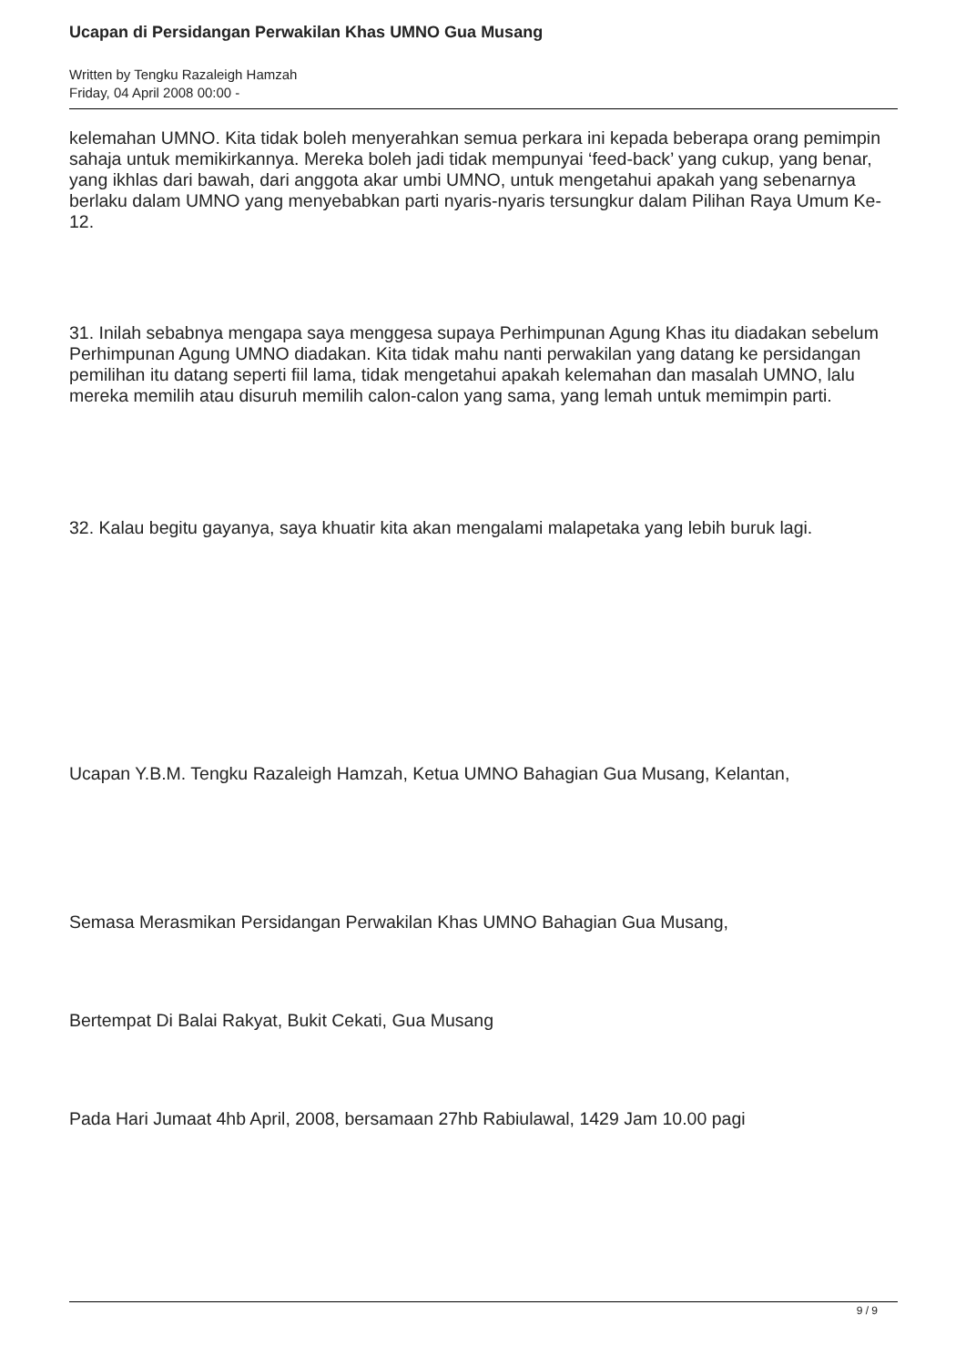Ucapan di Persidangan Perwakilan Khas UMNO Gua Musang
Written by Tengku Razaleigh Hamzah
Friday, 04 April 2008 00:00 -
kelemahan UMNO. Kita tidak boleh menyerahkan semua perkara ini kepada beberapa orang pemimpin sahaja untuk memikirkannya. Mereka boleh jadi tidak mempunyai ‘feed-back’ yang cukup, yang benar, yang ikhlas dari bawah, dari anggota akar umbi UMNO, untuk mengetahui apakah yang sebenarnya berlaku dalam UMNO yang menyebabkan parti nyaris-nyaris tersungkur dalam Pilihan Raya Umum Ke-12.
31. Inilah sebabnya mengapa saya menggesa supaya Perhimpunan Agung Khas itu diadakan sebelum Perhimpunan Agung UMNO diadakan. Kita tidak mahu nanti perwakilan yang datang ke persidangan pemilihan itu datang seperti fiil lama, tidak mengetahui apakah kelemahan dan masalah UMNO, lalu mereka memilih atau disuruh memilih calon-calon yang sama, yang lemah untuk memimpin parti.
32. Kalau begitu gayanya, saya khuatir kita akan mengalami malapetaka yang lebih buruk lagi.
Ucapan Y.B.M. Tengku Razaleigh Hamzah, Ketua UMNO Bahagian Gua Musang, Kelantan,
Semasa Merasmikan Persidangan Perwakilan Khas UMNO Bahagian Gua Musang,
Bertempat Di Balai Rakyat, Bukit Cekati, Gua Musang
Pada Hari Jumaat 4hb April, 2008, bersamaan 27hb Rabiulawal, 1429 Jam 10.00 pagi
9 / 9